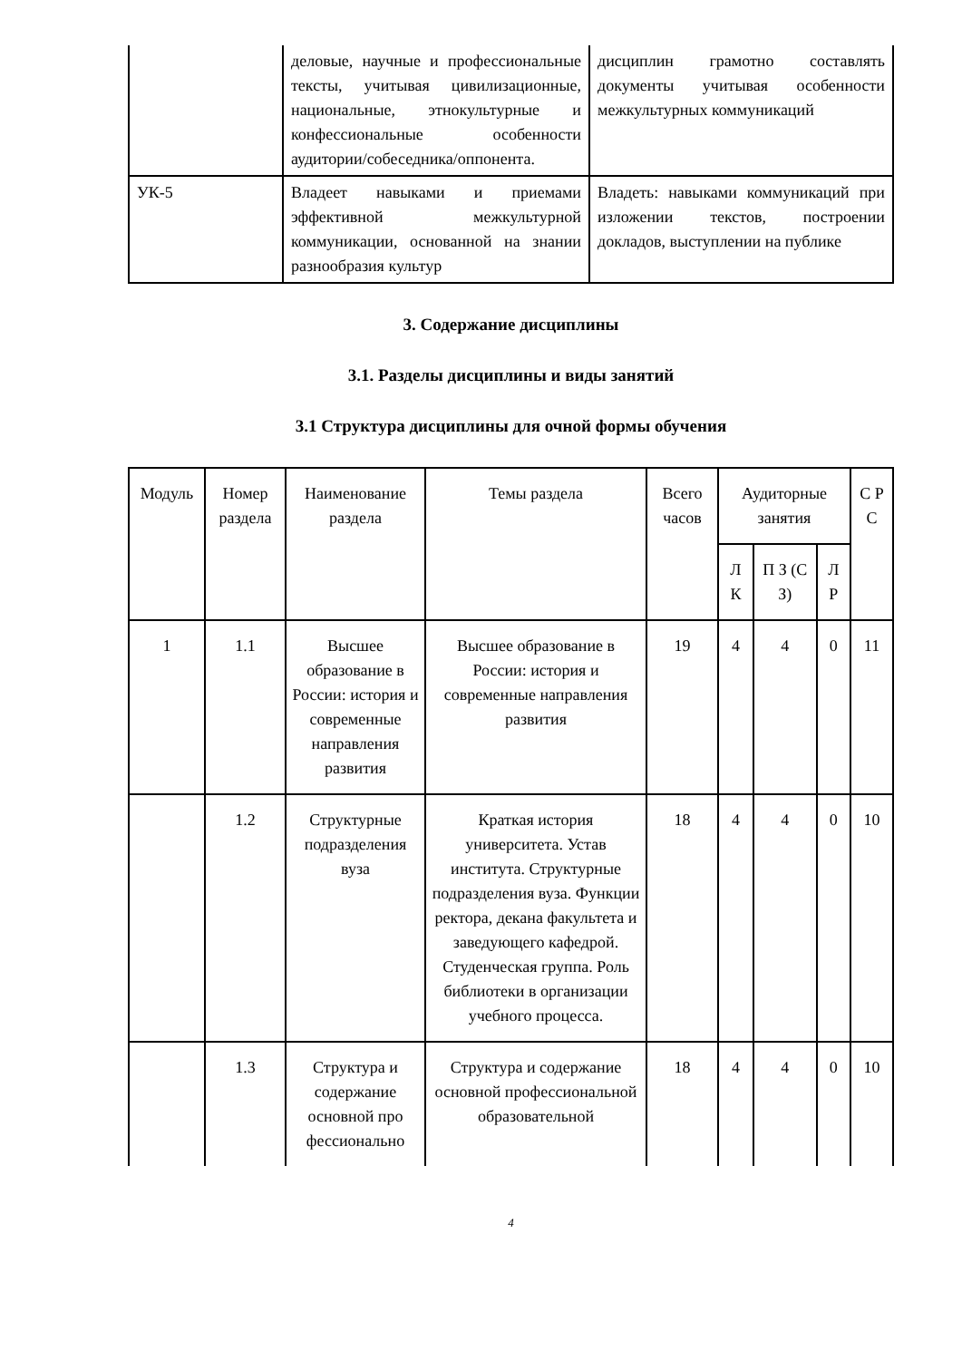| | деловые, научные и профессиональные тексты, учитывая цивилизационные, национальные, этнокультурные и конфессиональные особенности аудитории/собеседника/оппонента. | дисциплин грамотно составлять документы учитывая особенности межкультурных коммуникаций |
| УК-5 | Владеет навыками и приемами эффективной межкультурной коммуникации, основанной на знании разнообразия культур | Владеть: навыками коммуникаций при изложении текстов, построении докладов, выступлении на публике |
3. Содержание дисциплины
3.1. Разделы дисциплины и виды занятий
3.1 Структура дисциплины для очной формы обучения
| Модуль | Номер раздела | Наименование раздела | Темы раздела | Всего часов | Аудиторные занятия | | | С Р С |
| --- | --- | --- | --- | --- | --- | --- | --- | --- |
| | | | | | Л К | П З (С З) | Л Р | |
| 1 | 1.1 | Высшее образование в России: история и современные направления развития | Высшее образование в России: история и современные направления развития | 19 | 4 | 4 | 0 | 11 |
| | 1.2 | Структурные подразделения вуза | Краткая история университета. Устав института. Структурные подразделения вуза. Функции ректора, декана факультета и заведующего кафедрой. Студенческая группа. Роль библиотеки в организации учебного процесса. | 18 | 4 | 4 | 0 | 10 |
| | 1.3 | Структура и содержание основной про фессионально | Структура и содержание основной профессиональной образовательной | 18 | 4 | 4 | 0 | 10 |
4